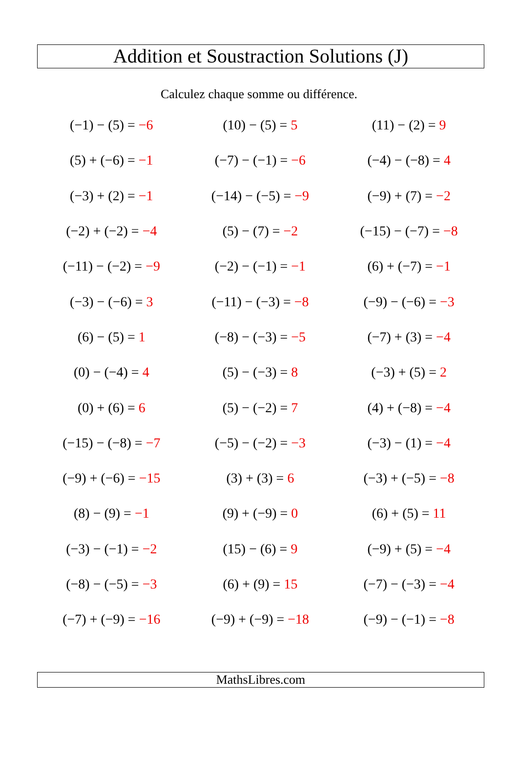Addition et Soustraction Solutions (J)
Calculez chaque somme ou différence.
| (−1) − (5) = −6 | (10) − (5) = 5 | (11) − (2) = 9 |
| (5) + (−6) = −1 | (−7) − (−1) = −6 | (−4) − (−8) = 4 |
| (−3) + (2) = −1 | (−14) − (−5) = −9 | (−9) + (7) = −2 |
| (−2) + (−2) = −4 | (5) − (7) = −2 | (−15) − (−7) = −8 |
| (−11) − (−2) = −9 | (−2) − (−1) = −1 | (6) + (−7) = −1 |
| (−3) − (−6) = 3 | (−11) − (−3) = −8 | (−9) − (−6) = −3 |
| (6) − (5) = 1 | (−8) − (−3) = −5 | (−7) + (3) = −4 |
| (0) − (−4) = 4 | (5) − (−3) = 8 | (−3) + (5) = 2 |
| (0) + (6) = 6 | (5) − (−2) = 7 | (4) + (−8) = −4 |
| (−15) − (−8) = −7 | (−5) − (−2) = −3 | (−3) − (1) = −4 |
| (−9) + (−6) = −15 | (3) + (3) = 6 | (−3) + (−5) = −8 |
| (8) − (9) = −1 | (9) + (−9) = 0 | (6) + (5) = 11 |
| (−3) − (−1) = −2 | (15) − (6) = 9 | (−9) + (5) = −4 |
| (−8) − (−5) = −3 | (6) + (9) = 15 | (−7) − (−3) = −4 |
| (−7) + (−9) = −16 | (−9) + (−9) = −18 | (−9) − (−1) = −8 |
MathsLibres.com